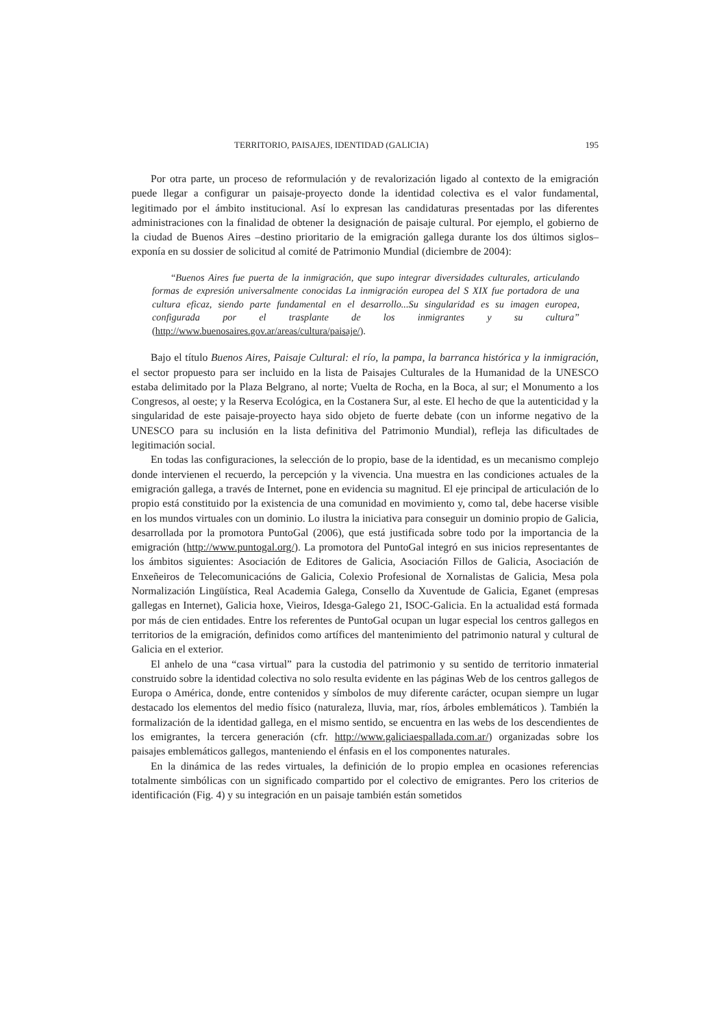TERRITORIO, PAISAJES, IDENTIDAD (GALICIA) 195
Por otra parte, un proceso de reformulación y de revalorización ligado al contexto de la emigración puede llegar a configurar un paisaje-proyecto donde la identidad colectiva es el valor fundamental, legitimado por el ámbito institucional. Así lo expresan las candidaturas presentadas por las diferentes administraciones con la finalidad de obtener la designación de paisaje cultural. Por ejemplo, el gobierno de la ciudad de Buenos Aires –destino prioritario de la emigración gallega durante los dos últimos siglos– exponía en su dossier de solicitud al comité de Patrimonio Mundial (diciembre de 2004):
“Buenos Aires fue puerta de la inmigración, que supo integrar diversidades culturales, articulando formas de expresión universalmente conocidas La inmigración europea del S XIX fue portadora de una cultura eficaz, siendo parte fundamental en el desarrollo...Su singularidad es su imagen europea, configurada por el trasplante de los inmigrantes y su cultura” (http://www.buenosaires.gov.ar/areas/cultura/paisaje/).
Bajo el título Buenos Aires, Paisaje Cultural: el río, la pampa, la barranca histórica y la inmigración, el sector propuesto para ser incluido en la lista de Paisajes Culturales de la Humanidad de la UNESCO estaba delimitado por la Plaza Belgrano, al norte; Vuelta de Rocha, en la Boca, al sur; el Monumento a los Congresos, al oeste; y la Reserva Ecológica, en la Costanera Sur, al este. El hecho de que la autenticidad y la singularidad de este paisaje-proyecto haya sido objeto de fuerte debate (con un informe negativo de la UNESCO para su inclusión en la lista definitiva del Patrimonio Mundial), refleja las dificultades de legitimación social.
En todas las configuraciones, la selección de lo propio, base de la identidad, es un mecanismo complejo donde intervienen el recuerdo, la percepción y la vivencia. Una muestra en las condiciones actuales de la emigración gallega, a través de Internet, pone en evidencia su magnitud. El eje principal de articulación de lo propio está constituido por la existencia de una comunidad en movimiento y, como tal, debe hacerse visible en los mundos virtuales con un dominio. Lo ilustra la iniciativa para conseguir un dominio propio de Galicia, desarrollada por la promotora PuntoGal (2006), que está justificada sobre todo por la importancia de la emigración (http://www.puntogal.org/). La promotora del PuntoGal integró en sus inicios representantes de los ámbitos siguientes: Asociación de Editores de Galicia, Asociación Fillos de Galicia, Asociación de Enxeñeiros de Telecomunicacións de Galicia, Colexio Profesional de Xornalistas de Galicia, Mesa pola Normalización Lingüística, Real Academia Galega, Consello da Xuventude de Galicia, Eganet (empresas gallegas en Internet), Galicia hoxe, Vieiros, Idesga-Galego 21, ISOC-Galicia. En la actualidad está formada por más de cien entidades. Entre los referentes de PuntoGal ocupan un lugar especial los centros gallegos en territorios de la emigración, definidos como artífices del mantenimiento del patrimonio natural y cultural de Galicia en el exterior.
El anhelo de una “casa virtual” para la custodia del patrimonio y su sentido de territorio inmaterial construido sobre la identidad colectiva no solo resulta evidente en las páginas Web de los centros gallegos de Europa o América, donde, entre contenidos y símbolos de muy diferente carácter, ocupan siempre un lugar destacado los elementos del medio físico (naturaleza, lluvia, mar, ríos, árboles emblemáticos ). También la formalización de la identidad gallega, en el mismo sentido, se encuentra en las webs de los descendientes de los emigrantes, la tercera generación (cfr. http://www.galiciaespallada.com.ar/) organizadas sobre los paisajes emblemáticos gallegos, manteniendo el énfasis en el los componentes naturales.
En la dinámica de las redes virtuales, la definición de lo propio emplea en ocasiones referencias totalmente simbólicas con un significado compartido por el colectivo de emigrantes. Pero los criterios de identificación (Fig. 4) y su integración en un paisaje también están sometidos